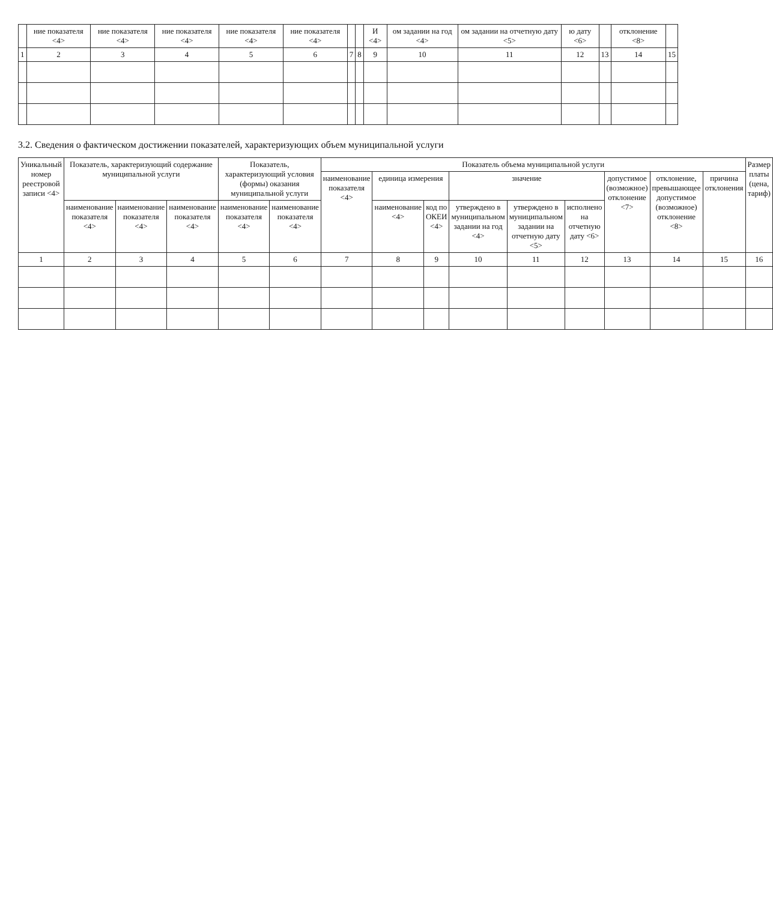| | ние показателя <4> | ние показателя <4> | ние показателя <4> | ние показателя <4> | ние показателя <4> | | | И <4> | ом задании на год <4> | ом задании на отчетную дату <5> | ю дату <6> | | отклонение <8> | |
| --- | --- | --- | --- | --- | --- | --- | --- | --- | --- | --- | --- | --- | --- | --- |
| 1 | 2 | 3 | 4 | 5 | 6 | 7 | 8 | 9 | 10 | 11 | 12 | 13 | 14 | 15 |
3.2. Сведения о фактическом достижении показателей, характеризующих объем муниципальной услуги
| Уникальный номер реестровой записи <4> | Показатель, характеризующий содержание муниципальной услуги | | | Показатель, характеризующий условия (формы) оказания муниципальной услуги | | Показатель объема муниципальной услуги | | | | | | | | | Размер платы (цена, тариф) |
| --- | --- | --- | --- | --- | --- | --- | --- | --- | --- | --- | --- | --- | --- | --- | --- |
| | | | | | | наименование показателя <4> | единица измерения | | значение | | | допустимое (возможное) отклонение <7> | отклонение, превышающее допустимое (возможное) отклонение <8> | причина отклонения | |
| | наименование показателя <4> | наименование показателя <4> | наименование показателя <4> | наименование показателя <4> | наименование показателя <4> | | наименование <4> | код по ОКЕИ <4> | утверждено в муниципальном задании на год <4> | утверждено в муниципальном задании на отчетную дату <5> | исполнено на отчетную дату <6> | | | | |
| 1 | 2 | 3 | 4 | 5 | 6 | 7 | 8 | 9 | 10 | 11 | 12 | 13 | 14 | 15 | 16 |